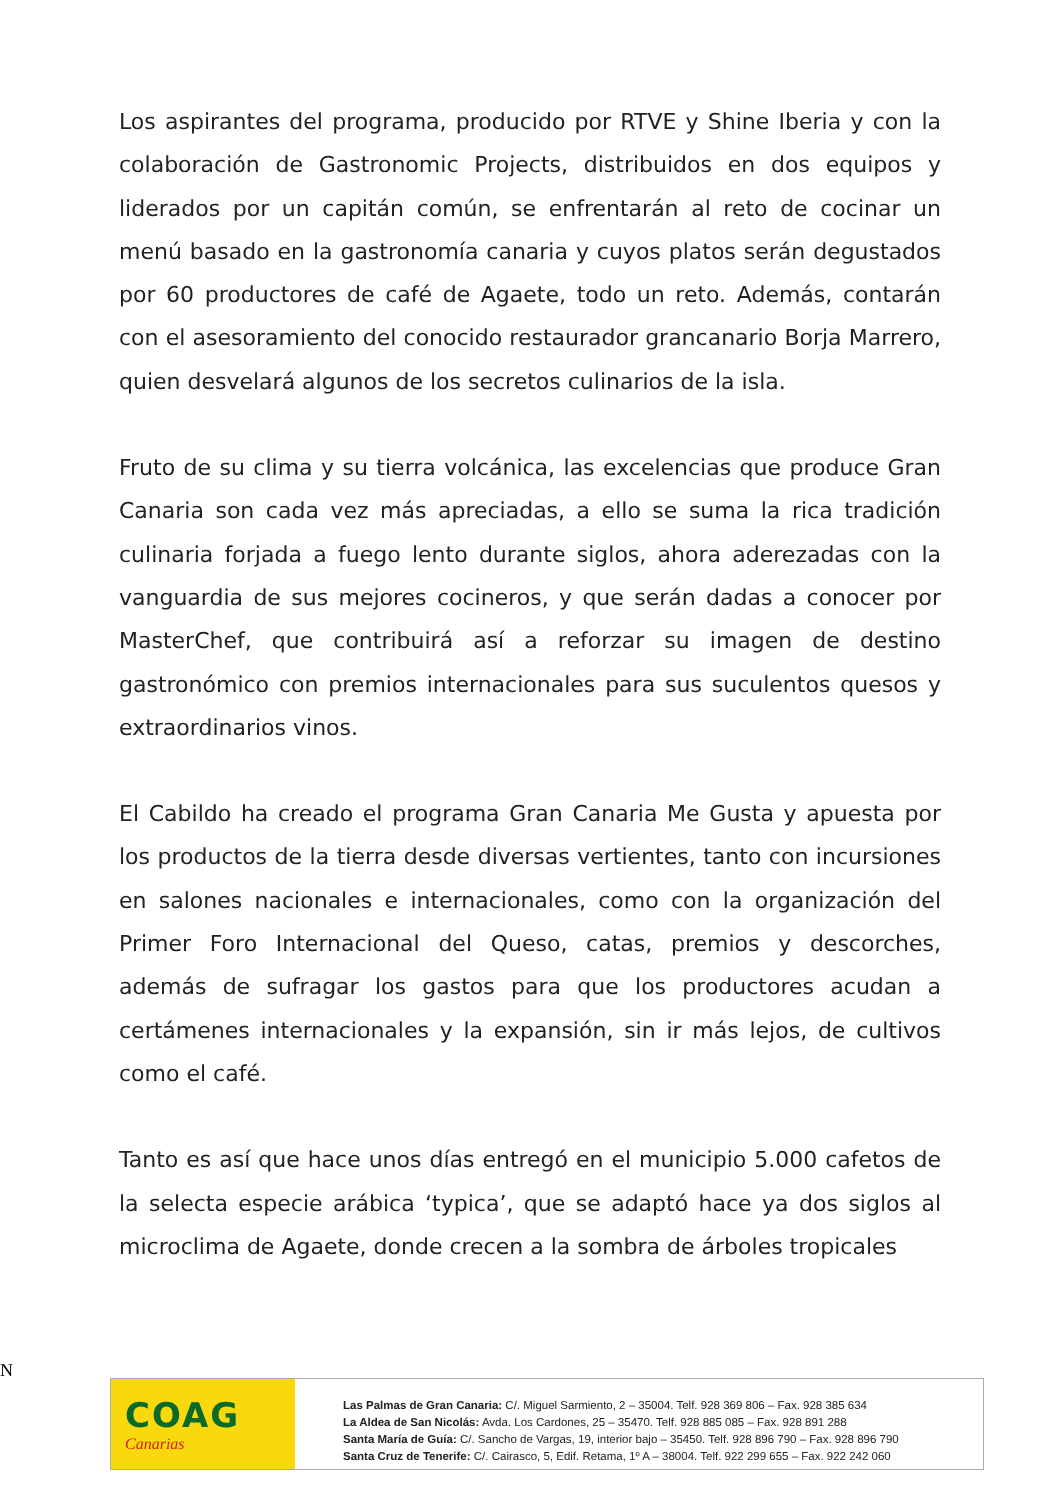Los aspirantes del programa, producido por RTVE y Shine Iberia y con la colaboración de Gastronomic Projects, distribuidos en dos equipos y liderados por un capitán común, se enfrentarán al reto de cocinar un menú basado en la gastronomía canaria y cuyos platos serán degustados por 60 productores de café de Agaete, todo un reto. Además, contarán con el asesoramiento del conocido restaurador grancanario Borja Marrero, quien desvelará algunos de los secretos culinarios de la isla.
Fruto de su clima y su tierra volcánica, las excelencias que produce Gran Canaria son cada vez más apreciadas, a ello se suma la rica tradición culinaria forjada a fuego lento durante siglos, ahora aderezadas con la vanguardia de sus mejores cocineros, y que serán dadas a conocer por MasterChef, que contribuirá así a reforzar su imagen de destino gastronómico con premios internacionales para sus suculentos quesos y extraordinarios vinos.
El Cabildo ha creado el programa Gran Canaria Me Gusta y apuesta por los productos de la tierra desde diversas vertientes, tanto con incursiones en salones nacionales e internacionales, como con la organización del Primer Foro Internacional del Queso, catas, premios y descorches, además de sufragar los gastos para que los productores acudan a certámenes internacionales y la expansión, sin ir más lejos, de cultivos como el café.
Tanto es así que hace unos días entregó en el municipio 5.000 cafetos de la selecta especie arábica ‘typica’, que se adaptó hace ya dos siglos al microclima de Agaete, donde crecen a la sombra de árboles tropicales
N
COAG
Canarias
Las Palmas de Gran Canaria: C/. Miguel Sarmiento, 2 – 35004. Telf. 928 369 806 – Fax. 928 385 634
La Aldea de San Nicolás: Avda. Los Cardones, 25 – 35470. Telf. 928 885 085 – Fax. 928 891 288
Santa María de Guía: C/. Sancho de Vargas, 19, interior bajo – 35450. Telf. 928 896 790 – Fax. 928 896 790
Santa Cruz de Tenerife: C/. Cairasco, 5, Edif. Retama, 1º A – 38004. Telf. 922 299 655 – Fax. 922 242 060